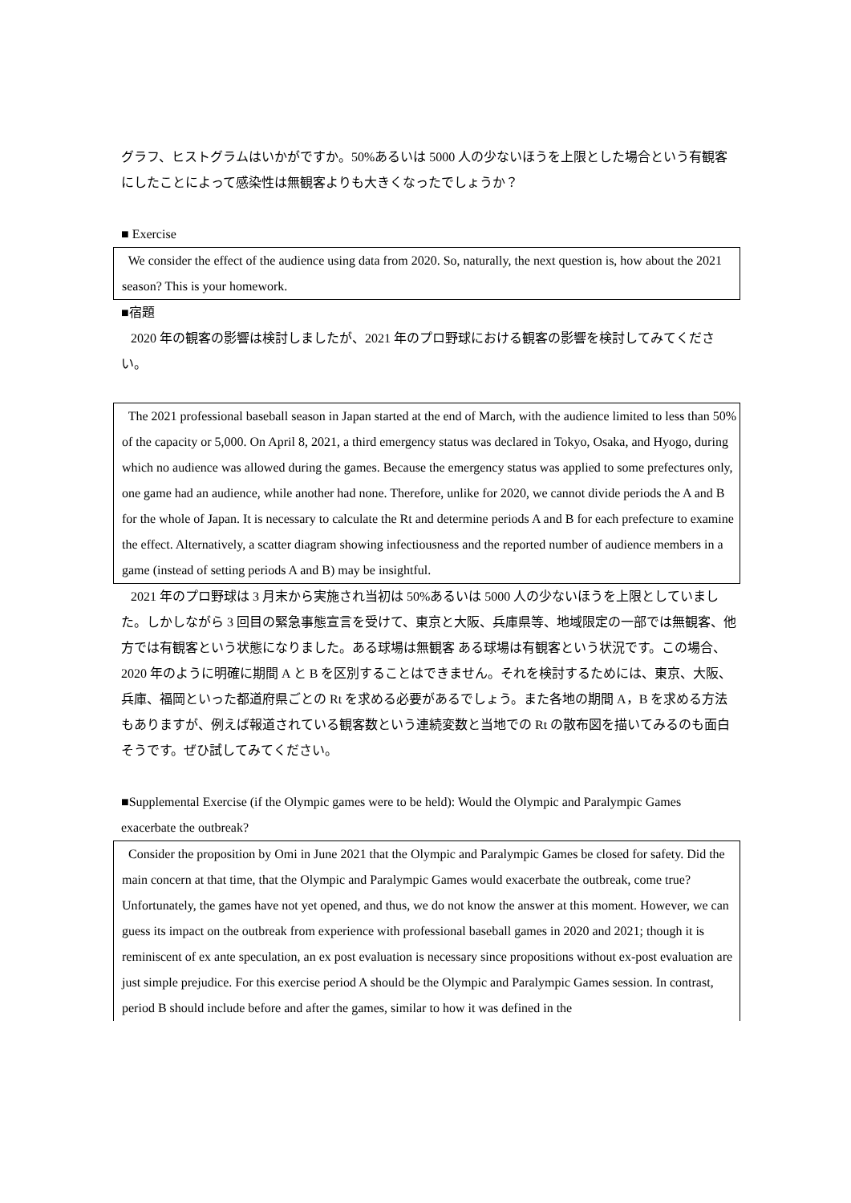グラフ、ヒストグラムはいかがですか。50%あるいは 5000 人の少ないほうを上限とした場合という有観客にしたことによって感染性は無観客よりも大きくなったでしょうか？
■ Exercise
We consider the effect of the audience using data from 2020. So, naturally, the next question is, how about the 2021 season? This is your homework.
■宿題
2020 年の観客の影響は検討しましたが、2021 年のプロ野球における観客の影響を検討してみてください。
The 2021 professional baseball season in Japan started at the end of March, with the audience limited to less than 50% of the capacity or 5,000. On April 8, 2021, a third emergency status was declared in Tokyo, Osaka, and Hyogo, during which no audience was allowed during the games. Because the emergency status was applied to some prefectures only, one game had an audience, while another had none. Therefore, unlike for 2020, we cannot divide periods the A and B for the whole of Japan. It is necessary to calculate the Rt and determine periods A and B for each prefecture to examine the effect. Alternatively, a scatter diagram showing infectiousness and the reported number of audience members in a game (instead of setting periods A and B) may be insightful.
2021 年のプロ野球は 3 月末から実施され当初は 50%あるいは 5000 人の少ないほうを上限としていました。しかしながら 3 回目の緊急事態宣言を受けて、東京と大阪、兵庫県等、地域限定の一部では無観客、他方では有観客という状態になりました。ある球場は無観客 ある球場は有観客という状況です。この場合、2020 年のように明確に期間 A と B を区別することはできません。それを検討するためには、東京、大阪、兵庫、福岡といった都道府県ごとの Rt を求める必要があるでしょう。また各地の期間 A，B を求める方法もありますが、例えば報道されている観客数という連続変数と当地での Rt の散布図を描いてみるのも面白そうです。ぜひ試してみてください。
■Supplemental Exercise (if the Olympic games were to be held): Would the Olympic and Paralympic Games exacerbate the outbreak?
Consider the proposition by Omi in June 2021 that the Olympic and Paralympic Games be closed for safety. Did the main concern at that time, that the Olympic and Paralympic Games would exacerbate the outbreak, come true? Unfortunately, the games have not yet opened, and thus, we do not know the answer at this moment. However, we can guess its impact on the outbreak from experience with professional baseball games in 2020 and 2021; though it is reminiscent of ex ante speculation, an ex post evaluation is necessary since propositions without ex-post evaluation are just simple prejudice. For this exercise period A should be the Olympic and Paralympic Games session. In contrast, period B should include before and after the games, similar to how it was defined in the